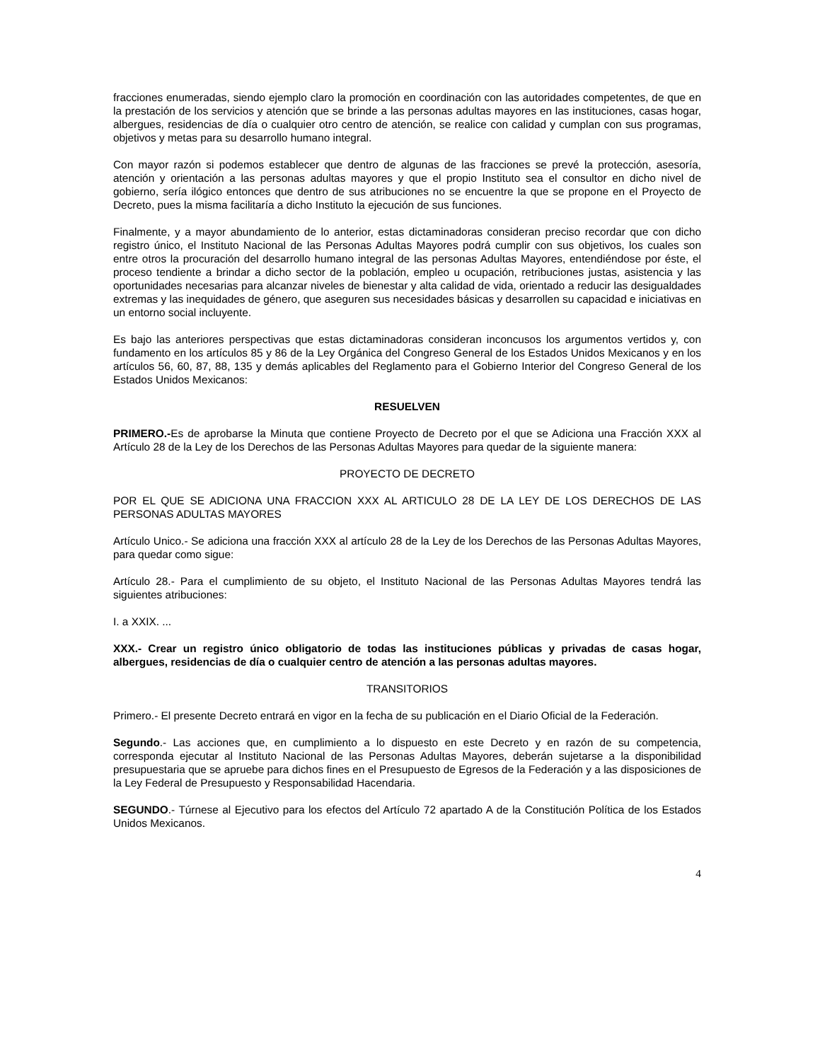fracciones enumeradas, siendo ejemplo claro la promoción en coordinación con las autoridades competentes, de que en la prestación de los servicios y atención que se brinde a las personas adultas mayores en las instituciones, casas hogar, albergues, residencias de día o cualquier otro centro de atención, se realice con calidad y cumplan con sus programas, objetivos y metas para su desarrollo humano integral.
Con mayor razón si podemos establecer que dentro de algunas de las fracciones se prevé la protección, asesoría, atención y orientación a las personas adultas mayores y que el propio Instituto sea el consultor en dicho nivel de gobierno, sería ilógico entonces que dentro de sus atribuciones no se encuentre la que se propone en el Proyecto de Decreto, pues la misma facilitaría a dicho Instituto la ejecución de sus funciones.
Finalmente, y a mayor abundamiento de lo anterior, estas dictaminadoras consideran preciso recordar que con dicho registro único, el Instituto Nacional de las Personas Adultas Mayores podrá cumplir con sus objetivos, los cuales son entre otros la procuración del desarrollo humano integral de las personas Adultas Mayores, entendiéndose por éste, el proceso tendiente a brindar a dicho sector de la población, empleo u ocupación, retribuciones justas, asistencia y las oportunidades necesarias para alcanzar niveles de bienestar y alta calidad de vida, orientado a reducir las desigualdades extremas y las inequidades de género, que aseguren sus necesidades básicas y desarrollen su capacidad e iniciativas en un entorno social incluyente.
Es bajo las anteriores perspectivas que estas dictaminadoras consideran inconcusos los argumentos vertidos y, con fundamento en los artículos 85 y 86 de la Ley Orgánica del Congreso General de los Estados Unidos Mexicanos y en los artículos 56, 60, 87, 88, 135 y demás aplicables del Reglamento para el Gobierno Interior del Congreso General de los Estados Unidos Mexicanos:
RESUELVEN
PRIMERO.-Es de aprobarse la Minuta que contiene Proyecto de Decreto por el que se Adiciona una Fracción XXX al Artículo 28 de la Ley de los Derechos de las Personas Adultas Mayores para quedar de la siguiente manera:
PROYECTO DE DECRETO
POR EL QUE SE ADICIONA UNA FRACCION XXX AL ARTICULO 28 DE LA LEY DE LOS DERECHOS DE LAS PERSONAS ADULTAS MAYORES
Artículo Unico.- Se adiciona una fracción XXX al artículo 28 de la Ley de los Derechos de las Personas Adultas Mayores, para quedar como sigue:
Artículo 28.- Para el cumplimiento de su objeto, el Instituto Nacional de las Personas Adultas Mayores tendrá las siguientes atribuciones:
I. a XXIX. ...
XXX.- Crear un registro único obligatorio de todas las instituciones públicas y privadas de casas hogar, albergues, residencias de día o cualquier centro de atención a las personas adultas mayores.
TRANSITORIOS
Primero.- El presente Decreto entrará en vigor en la fecha de su publicación en el Diario Oficial de la Federación.
Segundo.- Las acciones que, en cumplimiento a lo dispuesto en este Decreto y en razón de su competencia, corresponda ejecutar al Instituto Nacional de las Personas Adultas Mayores, deberán sujetarse a la disponibilidad presupuestaria que se apruebe para dichos fines en el Presupuesto de Egresos de la Federación y a las disposiciones de la Ley Federal de Presupuesto y Responsabilidad Hacendaria.
SEGUNDO.- Túrnese al Ejecutivo para los efectos del Artículo 72 apartado A de la Constitución Política de los Estados Unidos Mexicanos.
4